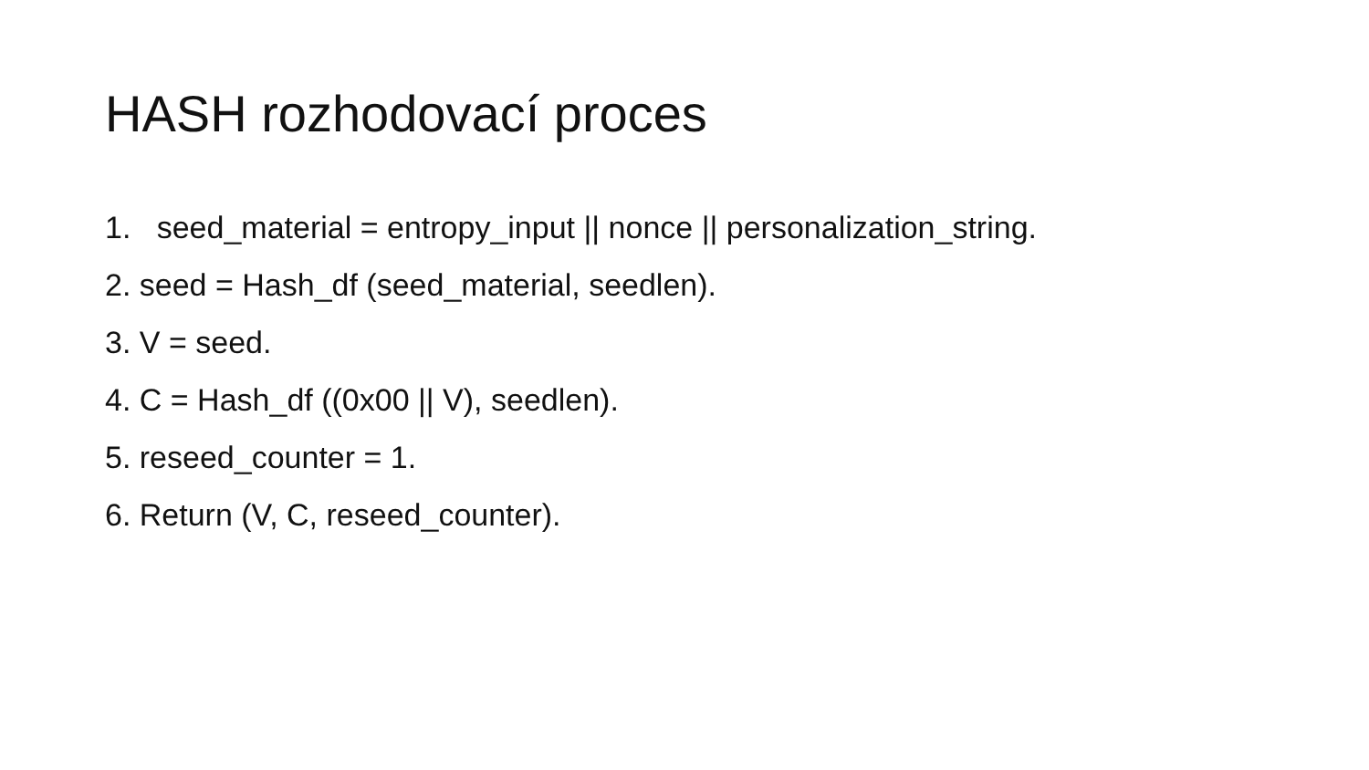HASH rozhodovací proces
1. seed_material = entropy_input || nonce || personalization_string.
2. seed = Hash_df (seed_material, seedlen).
3. V = seed.
4. C = Hash_df ((0x00 || V), seedlen).
5. reseed_counter = 1.
6. Return (V, C, reseed_counter).